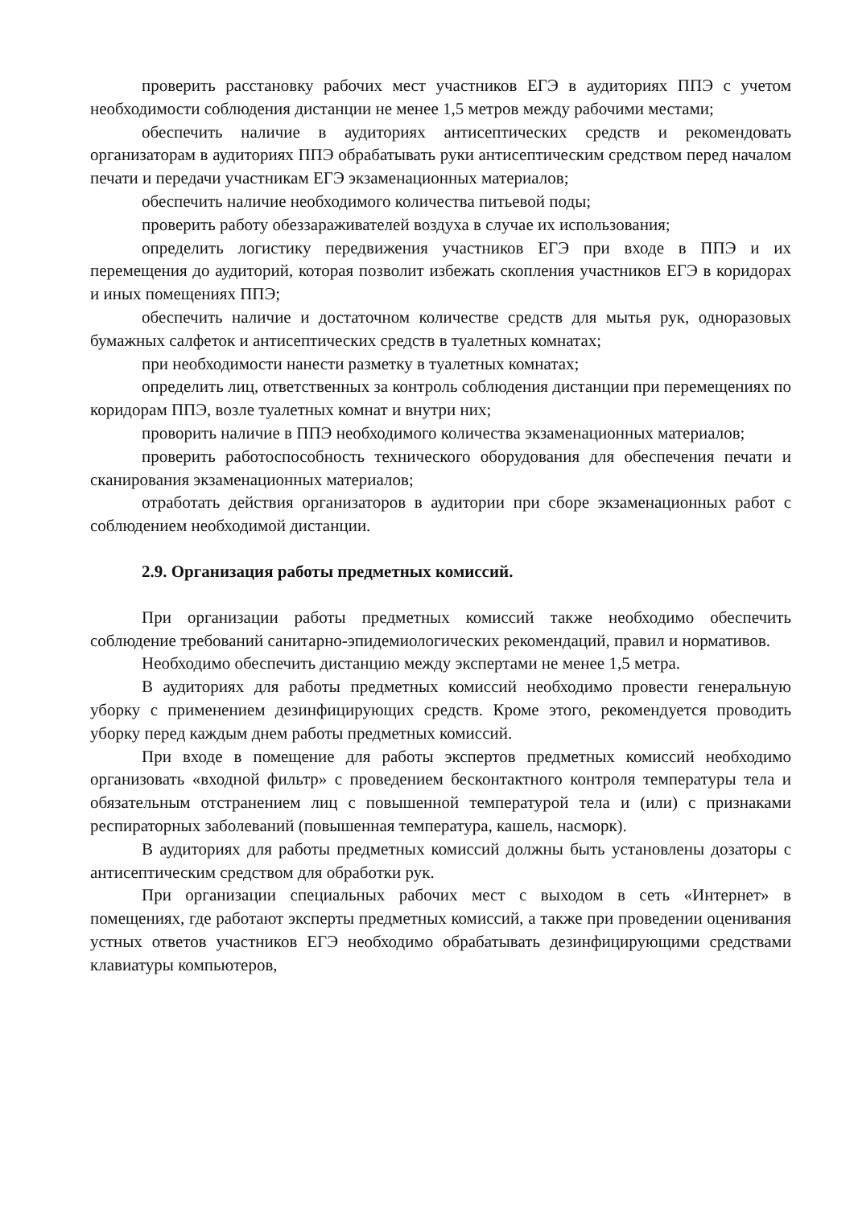проверить расстановку рабочих мест участников ЕГЭ в аудиториях ППЭ с учетом необходимости соблюдения дистанции не менее 1,5 метров между рабочими местами;
обеспечить наличие в аудиториях антисептических средств и рекомендовать организаторам в аудиториях ППЭ обрабатывать руки антисептическим средством перед началом печати и передачи участникам ЕГЭ экзаменационных материалов;
обеспечить наличие необходимого количества питьевой поды;
проверить работу обеззараживателей воздуха в случае их использования;
определить логистику передвижения участников ЕГЭ при входе в ППЭ и их перемещения до аудиторий, которая позволит избежать скопления участников ЕГЭ в коридорах и иных помещениях ППЭ;
обеспечить наличие и достаточном количестве средств для мытья рук, одноразовых бумажных салфеток и антисептических средств в туалетных комнатах;
при необходимости нанести разметку в туалетных комнатах;
определить лиц, ответственных за контроль соблюдения дистанции при перемещениях по коридорам ППЭ, возле туалетных комнат и внутри них;
проворить наличие в ППЭ необходимого количества экзаменационных материалов;
проверить работоспособность технического оборудования для обеспечения печати и сканирования экзаменационных материалов;
отработать действия организаторов в аудитории при сборе экзаменационных работ с соблюдением необходимой дистанции.
2.9. Организация работы предметных комиссий.
При организации работы предметных комиссий также необходимо обеспечить соблюдение требований санитарно-эпидемиологических рекомендаций, правил и нормативов.
Необходимо обеспечить дистанцию между экспертами не менее 1,5 метра.
В аудиториях для работы предметных комиссий необходимо провести генеральную уборку с применением дезинфицирующих средств. Кроме этого, рекомендуется проводить уборку перед каждым днем работы предметных комиссий.
При входе в помещение для работы экспертов предметных комиссий необходимо организовать «входной фильтр» с проведением бесконтактного контроля температуры тела и обязательным отстранением лиц с повышенной температурой тела и (или) с признаками респираторных заболеваний (повышенная температура, кашель, насморк).
В аудиториях для работы предметных комиссий должны быть установлены дозаторы с антисептическим средством для обработки рук.
При организации специальных рабочих мест с выходом в сеть «Интернет» в помещениях, где работают эксперты предметных комиссий, а также при проведении оценивания устных ответов участников ЕГЭ необходимо обрабатывать дезинфицирующими средствами клавиатуры компьютеров,